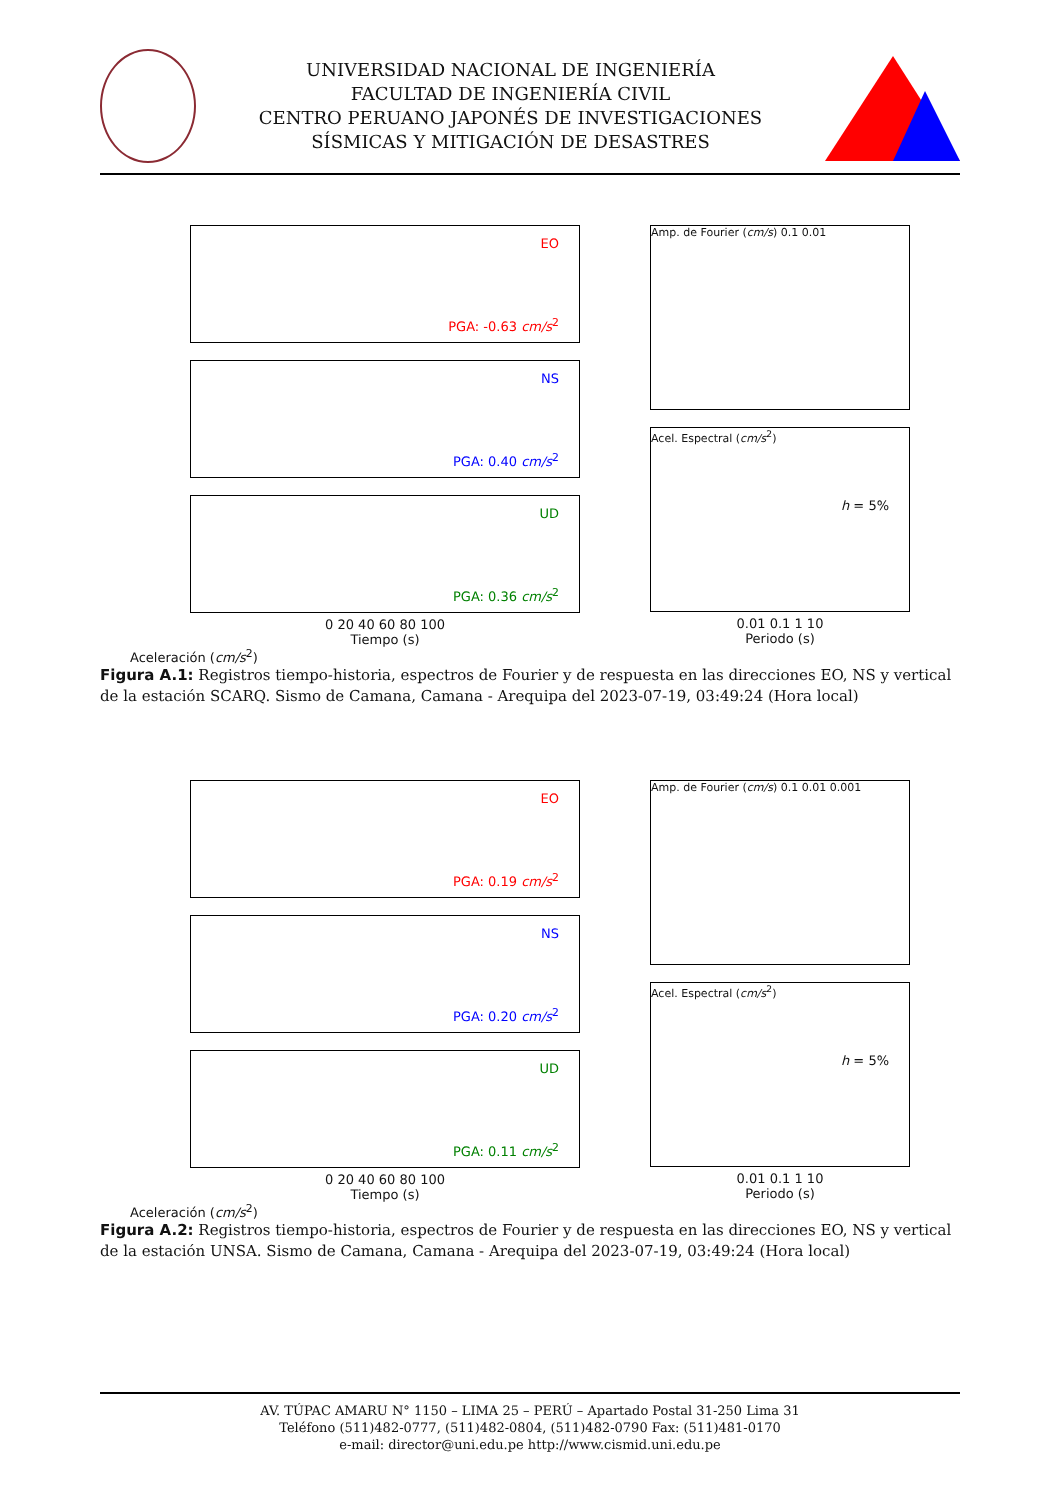UNIVERSIDAD NACIONAL DE INGENIERÍA
FACULTAD DE INGENIERÍA CIVIL
CENTRO PERUANO JAPONÉS DE INVESTIGACIONES
SÍSMICAS Y MITIGACIÓN DE DESASTRES
EO
PGA: -0.63 cm/s<sup>2</sup>
NS
PGA: 0.40 cm/s<sup>2</sup>
UD
PGA: 0.36 cm/s<sup>2</sup>
0 20 40 60 80 100
Tiempo (s)
Aceleración (cm/s<sup>2</sup>)
Amp. de Fourier (cm/s) 0.1 0.01
Acel. Espectral (cm/s<sup>2</sup>)
h = 5%
0.01 0.1 1 10
Periodo (s)
Figura A.1: Registros tiempo-historia, espectros de Fourier y de respuesta en las direcciones EO, NS y vertical de la estación SCARQ. Sismo de Camana, Camana - Arequipa del 2023-07-19, 03:49:24 (Hora local)
EO
PGA: 0.19 cm/s<sup>2</sup>
NS
PGA: 0.20 cm/s<sup>2</sup>
UD
PGA: 0.11 cm/s<sup>2</sup>
0 20 40 60 80 100
Tiempo (s)
Aceleración (cm/s<sup>2</sup>)
Amp. de Fourier (cm/s) 0.1 0.01 0.001
Acel. Espectral (cm/s<sup>2</sup>)
h = 5%
0.01 0.1 1 10
Periodo (s)
Figura A.2: Registros tiempo-historia, espectros de Fourier y de respuesta en las direcciones EO, NS y vertical de la estación UNSA. Sismo de Camana, Camana - Arequipa del 2023-07-19, 03:49:24 (Hora local)
AV. TÚPAC AMARU N° 1150 – LIMA 25 – PERÚ – Apartado Postal 31-250 Lima 31
Teléfono (511)482-0777, (511)482-0804, (511)482-0790 Fax: (511)481-0170
e-mail: director@uni.edu.pe http://www.cismid.uni.edu.pe